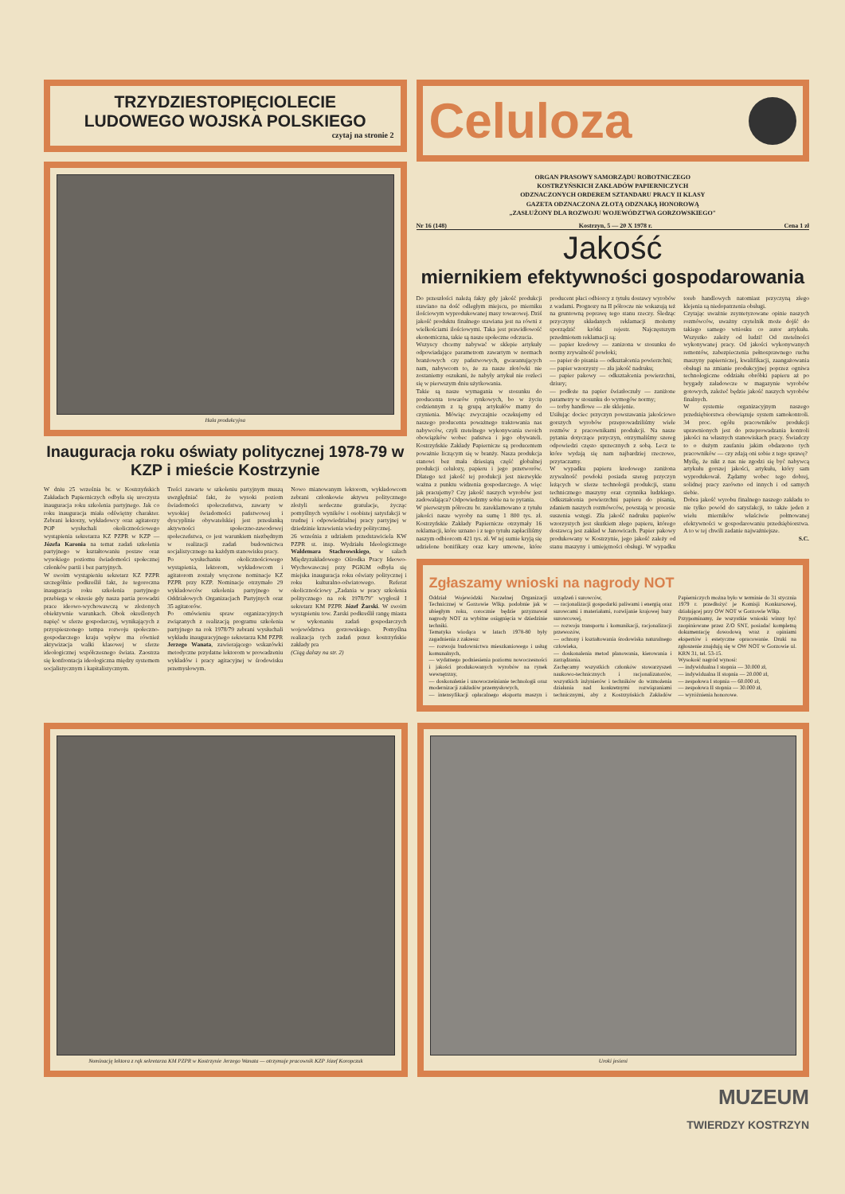TRZYDZIESTOPIĘCIOLECIE
LUDOWEGO WOJSKA POLSKIEGO
czytaj na stronie 2
Hala produkcyjna
Inauguracja roku oświaty politycznej 1978-79 w KZP i mieście Kostrzynie
W dniu 25 września br. w Kostrzyńskich Zakładach Papierniczych odbyła się uroczysta inauguracja roku szkolenia partyjnego. Jak co roku inauguracja miała odświętny charakter. Zebrani lektorzy, wykładowcy oraz agitatorzy POP wysłuchali okolicznościowego wystąpienia sekretarza KZ PZPR w KZP — Józefa Karonia na temat zadań szkolenia partyjnego w kształtowaniu postaw oraz wysokiego poziomu świadomości społecznej członków partii i bez partyjnych.
W swoim wystąpieniu sekretarz KZ PZPR szczególnie podkreślił fakt, że tegoroczna inauguracja roku szkolenia partyjnego przebiega w okresie gdy nasza partia prowadzi prace ideowo-wychowawczą w złożonych obiektywnie warunkach. Obok określonych napięć w sferze gospodarczej, wynikających z przyspieszonego tempa rozwoju społeczno-gospodarczego kraju wpływ ma również aktywizacja walki klasowej w sferze ideologicznej współczesnego świata. Zaostrza się konfrontacja ideologiczna między systemem socjalistycznym i kapitalistycznym.
Treści zawarte w szkoleniu partyjnym muszą uwzględniać fakt, że wysoki poziom świadomości społeczeństwa, zawarty w wysokiej świadomości państwowej i dyscyplinie obywatelskiej jest przesłanką aktywności społeczno-zawodowej społeczeństwa, co jest warunkiem niezbędnym w realizacji zadań budownictwa socjalistycznego na każdym stanowisku pracy.
Po wysłuchaniu okolicznościowego wystąpienia, lektorom, wykładowcom i agitatorom zostały wręczone nominacje KZ PZPR przy KZP. Nominacje otrzymało 29 wykładowców szkolenia partyjnego w Oddziałowych Organizacjach Partyjnych oraz 35 agitatorów.
Po omówieniu spraw organizacyjnych związanych z realizacją programu szkolenia partyjnego na rok 1978/79 zebrani wysłuchali wykładu inauguracyjnego sekretarza KM PZPR Jerzego Wanata, zawierającego wskazówki metodyczne przydatne lektorom w prowadzeniu wykładów i pracy agitacyjnej w środowisku przemysłowym.
Nowo mianowanym lektorom, wykładowcom zebrani członkowie aktywu politycznego złożyli serdeczne gratulacje, życząc pomyślnych wyników i osobistej satysfakcji w trudnej i odpowiedzialnej pracy partyjnej w dziedzinie krzewienia wiedzy politycznej.
26 września z udziałem przedstawiciela KW PZPR st. insp. Wydziału Ideologicznego Waldemara Stachrowskiego, w salach Międzyzakładowego Ośrodka Pracy Ideowo-Wychowawczej przy PGKiM odbyła się miejska inauguracja roku oświaty politycznej i roku kulturalno-oświatowego. Referat okolicznościowy „Zadania w pracy szkolenia politycznego na rok 1978/79" wygłosił I sekretarz KM PZPR Józef Żarski. W swoim wystąpieniu tow. Żarski podkreślił rangę miasta w wykonaniu zadań gospodarczych województwa gorzowskiego. Pomyślna realizacja tych zadań przez kostrzyńskie zakłady pra
(Ciąg dalszy na str. 2)
Celuloza
ORGAN PRASOWY SAMORZĄDU ROBOTNICZEGO
KOSTRZYŃSKICH ZAKŁADÓW PAPIERNICZYCH
ODZNACZONYCH ORDEREM SZTANDARU PRACY II KLASY
GAZETA ODZNACZONA ZŁOTĄ ODZNAKĄ HONOROWĄ
„ZASŁUŻONY DLA ROZWOJU WOJEWÓDZTWA GORZOWSKIEGO"
Nr 16 (148) Kostrzyn, 5 — 20 X 1978 r. Cena 1 zł
Jakość
miernikiem efektywności gospodarowania
Do przeszłości należą fakty gdy jakość produkcji stawiano na dość odległym miejscu, po mierniku ilościowym wyprodukowanej masy towarowej. Dziś jakość produktu finalnego stawiana jest na równi z wielkościami ilościowymi. Taka jest prawidłowość ekonomiczna, takie są nasze społeczne odczucia.
Wszyscy chcemy nabywać w sklepie artykuły odpowiadające parametrom zawartym w normach branżowych czy państwowych, gwarantujących nam, nabywcom to, że za nasze złotówki nie zostaniemy oszukani, że nabyły artykuł nie rozleci się w pierwszym dniu użytkowania.
Takie są nasze wymagania w stosunku do producenta towarów rynkowych, bo w życiu codziennym z tą grupą artykułów mamy do czynienia. Mówiąc zwyczajnie oczekujemy od naszego producenta poważnego traktowania nas nabywców, czyli rzetelnego wykonywania swoich obowiązków wobec państwa i jego obywateli. Kostrzyńskie Zakłady Papiernicze są producentem poważnie liczącym się w branży. Nasza produkcja stanowi bez mała dziesiątą część globalnej produkcji celulozy, papieru i jego przetworów. Dlatego też jakość tej produkcji jest niezwykle ważna z punktu widzenia gospodarczego. A więc jak pracujemy? Czy jakość naszych wyrobów jest zadowalająca? Odpowiedzmy sobie na te pytania.
W pierwszym półroczu br. zareklamowano z tytułu jakości nasze wyroby na sumę 1 800 tys. zł. Kostrzyńskie Zakłady Papiernicze otrzymały 16 reklamacji, które uznano i z tego tytułu zapłaciliśmy naszym odbiorcom 421 tys. zł. W tej sumie kryją się udzielone bonifikaty oraz kary umowne, które producent płaci odbiorcy z tytułu dostawy wyrobów z wadami. Prognozy na II półrocze nie wskazują też na gruntowną poprawę tego stanu rzeczy. Śledząc przyczyny składanych reklamacji możemy sporządzić krótki rejestr. Najczęstszym przedmiotem reklamacji są:
— papier kredowy — zanizona w stosunku do normy zrywalność powłoki;
— papier do pisania — odkształcenia powierzchni;
— papier wzorzysty — zła jakość nadruku;
— papier pakowy — odkształcenia powierzchni, dziury;
— podłoże na papier światłoczuły — zaniżone parametry w stosunku do wymogów normy;
— torby handlowe — złe sklejenie.
Usiłując dociec przyczyn powstawania jakościowo gorszych wyrobów przeprowadziliśmy wiele rozmów z pracownikami produkcji. Na nasze pytania dotyczące przyczyn, otrzymaliśmy szereg odpowiedzi często sprzecznych z sobą. Lecz te które wydają się nam najbardziej rzeczowe, przytaczamy.
W wypadku papieru kredowego zaniżona zrywalność powłoki posiada szereg przyczyn leżących w sferze technologii produkcji, stanu technicznego maszyny oraz czynnika ludzkiego. Odkształcenia powierzchni papieru do pisania, zdaniem naszych rozmówców, powstają w procesie suszenia wstęgi. Zła jakość nadruku papierów wzorzystych jest skutkiem złego papieru, którego dostawcą jest zakład w Janowicach. Papier pakowy produkowany w Kostrzynie, jego jakość zależy od stanu maszyny i umiejętności obsługi. W wypadku toreb handlowych natomiast przyczyną złego klejenia są niedopatrzenia obsługi.
Czytając uważnie zsyntetyzowane opinie naszych rozmówców, uważny czytelnik może dojść do takiego samego wniosku co autor artykułu. Wszystko zależy od ludzi! Od rzetelności wykonywanej pracy. Od jakości wykonywanych remontów, zabezpieczenia pełnosprawnego ruchu maszyny papierniczej, kwalifikacji, zaangażowania obsługi na zmianie produkcyjnej poprzez ogniwa technologiczne oddziału obróbki papieru aż po brygady załadowcze w magazynie wyrobów gotowych, zależeć będzie jakość naszych wyrobów finalnych.
W systemie organizacyjnym naszego przedsiębiorstwa obowiązuje system samokontroli. 34 proc. ogółu pracowników produkcji uprawnionych jest do przeprowadzania kontroli jakości na własnych stanowiskach pracy. Świadczy to o dużym zaufaniu jakim obdarzono tych pracowników — czy zdają oni sobie z tego sprawę?
Myślę, że nikt z nas nie zgodzi się być nabywcą artykułu gorszej jakości, artykułu, który sam wyprodukował. Żądamy wobec tego dobrej, solidnej pracy zarówno od innych i od samych siebie.
Dobra jakość wyrobu finalnego naszego zakładu to nie tylko powód do satysfakcji, to także jeden z wielu mierników właściwie połmowanej efektywności w gospodarowaniu przedsiębiorstwa. A to w tej chwili zadanie najważniejsze.
S.C.
Zgłaszamy wnioski na nagrody NOT
Oddział Wojewódzki Naczelnej Organizacji Technicznej w Gorzowie Wlkp. podobnie jak w ubiegłym roku, corocznie będzie przyznawał nagrody NOT za wybitne osiągnięcia w dziedzinie techniki.
Tematyka wiodąca w latach 1978-80 były zagadnienia z zakresu:
— rozwoju budownictwa mieszkaniowego i usług komunalnych,
— wydatnego podniesienia poziomu nowoczesności i jakości produkowanych wyrobów na rynek wewnętrzny,
— doskonalenie i unowocześnianie technologii oraz modernizacji zakładów przemysłowych,
— intensyfikacji opłacalnego eksportu maszyn i urządzeń i surowców,
— racjonalizacji gospodarki paliwami i energią oraz surowcami i materiałami, rozwijanie krajowej bazy surowcowej,
— rozwoju transportu i komunikacji, racjonalizacji przewozów,
— ochrony i kształtowania środowiska naturalnego człowieka,
— doskonalenia metod planowania, kierowania i zarządzania.
Zachęcamy wszystkich członków stowarzyszeń naukowo-technicznych i racjonalizatorów, wszystkich inżynierów i techników do wzmożenia działania nad konkretnymi rozwiązaniami technicznymi, aby z Kostrzyńskich Zakładów Papierniczych można było w terminie do 31 stycznia 1979 r. przedłożyć je Komisji Konkursowej, działającej przy OW NOT w Gorzowie Wlkp.
Przypominamy, że wszystkie wnioski winny być zaopiniowane przez Z/O SNT, posiadać kompletną dokumentację dowodową wraz z opiniami ekspertów i estetyczne opracowanie. Druki na zgłoszenie znajdują się w OW NOT w Gorzowie ul. KRN 31, tel. 53-15.
Wysokość nagród wynosi:
— indywidualna I stopnia — 30.000 zł,
— indywidualna II stopnia — 20.000 zł,
— zespołowa I stopnia — 60.000 zł,
— zespołowa II stopnia — 30.000 zł,
— wyróżnienia honorowe.
Nominację lektora z rąk sekretarza KM PZPR w Kostrzynie Jerzego Wanata — otrzymuje pracownik KZP Józef Koropczuk
Uroki jesieni
MUZEUM
TWIERDZY KOSTRZYN